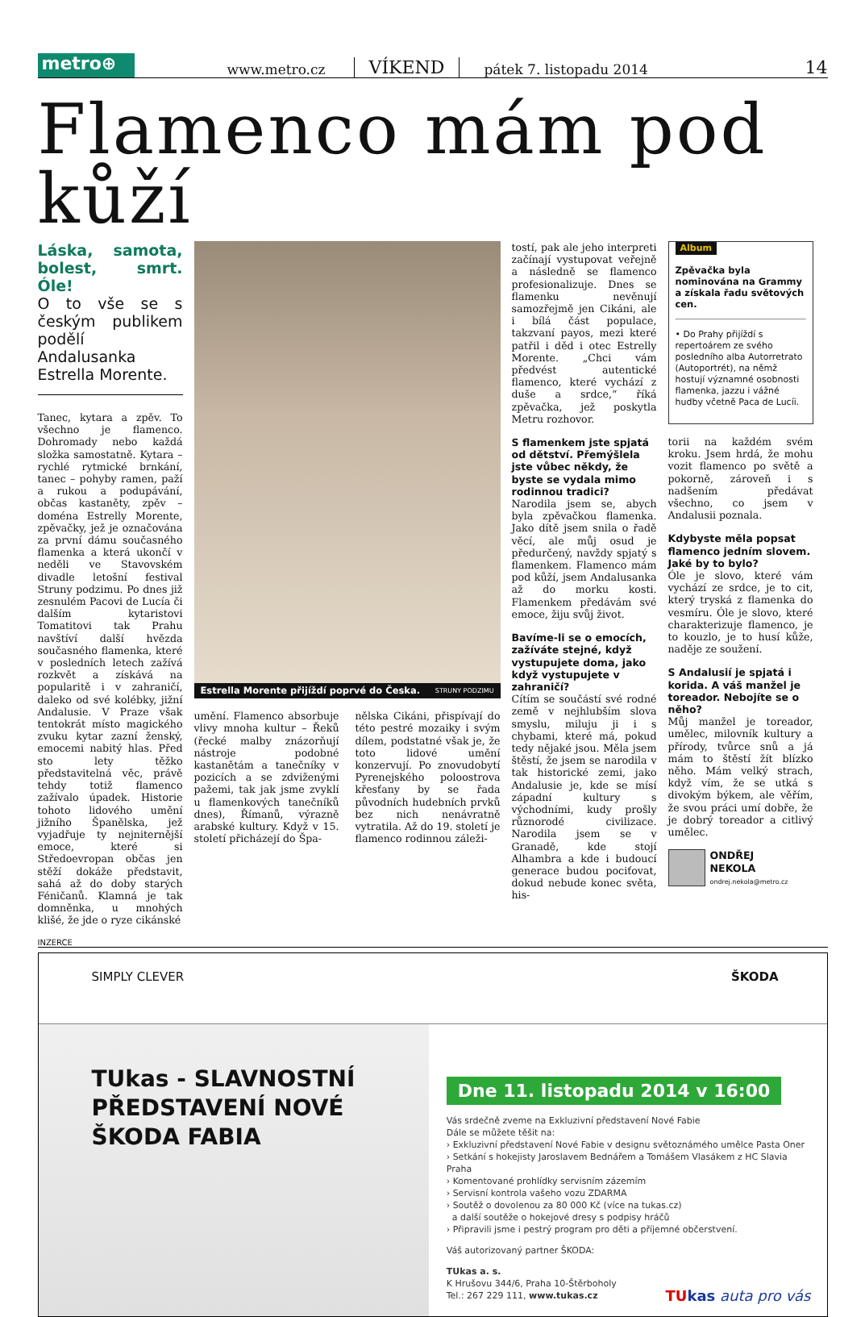metro⊕
www.metro.cz VÍKEND pátek 7. listopadu 2014 14
Flamenco mám pod kůží
Láska, samota, bolest, smrt. Óle!
O to vše se s českým publikem podělí Andalusanka Estrella Morente.
Tanec, kytara a zpěv. To všechno je flamenco. Dohromady nebo každá složka samostatně. Kytara – rychlé rytmické brnkání, tanec – pohyby ramen, paží a rukou a podupávání, občas kastaněty, zpěv – doména Estrelly Morente, zpěvačky, jež je označována za první dámu současného flamenka a která ukončí v neděli ve Stavovském divadle letošní festival Struny podzimu. Po dnes již zesnulém Pacovi de Lucía či dalším kytaristovi Tomatitovi tak Prahu navštíví další hvězda současného flamenka, které v posledních letech zažívá rozkvět a získává na popularitě i v zahraničí, daleko od své kolébky, jižní Andalusie. V Praze však tentokrát místo magického zvuku kytar zazní ženský, emocemi nabitý hlas. Před sto lety těžko představitelná věc, právě tehdy totiž flamenco zažívalo úpadek. Historie tohoto lidového umění jižního Španělska, jež vyjadřuje ty nejniternější emoce, které si Středoevropan občas jen stěží dokáže představit, sahá až do doby starých Féničanů. Klamná je tak domněnka, u mnohých klišé, že jde o ryze cikánské
Estrella Morente přijíždí poprvé do Česka. STRUNY PODZIMU
umění. Flamenco absorbuje vlivy mnoha kultur – Řeků (řecké malby znázorňují nástroje podobné kastanětám a tanečníky v pozicích a se zdviženými pažemi, tak jak jsme zvyklí u flamenkových tanečníků dnes), Římanů, výrazně arabské kultury. Když v 15. století přicházejí do Špa-
nělska Cikáni, přispívají do této pestré mozaiky i svým dílem, podstatné však je, že toto lidové umění konzervují. Po znovudobytí Pyrenejského poloostrova křesťany by se řada původních hudebních prvků bez nich nenávratně vytratila. Až do 19. století je flamenco rodinnou záleži-
tostí, pak ale jeho interpreti začínají vystupovat veřejně a následně se flamenco profesionalizuje. Dnes se flamenku nevěnují samozřejmě jen Cikáni, ale i bílá část populace, takzvaní payos, mezi které patřil i děd i otec Estrelly Morente. „Chci vám předvést autentické flamenco, které vychází z duše a srdce,“ říká zpěvačka, jež poskytla Metru rozhovor.
S flamenkem jste spjatá od dětství. Přemýšlela jste vůbec někdy, že byste se vydala mimo rodinnou tradici?
Narodila jsem se, abych byla zpěvačkou flamenka. Jako dítě jsem snila o řadě věcí, ale můj osud je předurčený, navždy spjatý s flamenkem. Flamenco mám pod kůží, jsem Andalusanka až do morku kosti. Flamenkem předávám své emoce, žiju svůj život.
Bavíme-li se o emocích, zažíváte stejné, když vystupujete doma, jako když vystupujete v zahraničí?
Cítím se součástí své rodné země v nejhlubším slova smyslu, miluju ji i s chybami, které má, pokud tedy nějaké jsou. Měla jsem štěstí, že jsem se narodila v tak historické zemi, jako Andalusie je, kde se mísí západní kultury s východními, kudy prošly různorodé civilizace. Narodila jsem se v Granadě, kde stojí Alhambra a kde i budoucí generace budou pociťovat, dokud nebude konec světa, his-
Album
Zpěvačka byla nominována na Grammy a získala řadu světových cen.
• Do Prahy přijíždí s repertoárem ze svého posledního alba Autorretrato (Autoportrét), na němž hostují významné osobnosti flamenka, jazzu i vážné hudby včetně Paca de Lucíi.
torii na každém svém kroku. Jsem hrdá, že mohu vozit flamenco po světě a pokorně, zároveň i s nadšením předávat všechno, co jsem v Andalusii poznala.
Kdybyste měla popsat flamenco jedním slovem. Jaké by to bylo?
Óle je slovo, které vám vychází ze srdce, je to cit, který tryská z flamenka do vesmíru. Óle je slovo, které charakterizuje flamenco, je to kouzlo, je to husí kůže, naděje ze soužení.
S Andalusií je spjatá i korida. A váš manžel je toreador. Nebojíte se o něho?
Můj manžel je toreador, umělec, milovník kultury a přírody, tvůrce snů a já mám to štěstí žít blízko něho. Mám velký strach, když vím, že se utká s divokým býkem, ale věřím, že svou práci umí dobře, že je dobrý toreador a citlivý umělec.
ONDŘEJ
NEKOLA
ondrej.nekola@metro.cz
INZERCE
SIMPLY CLEVER ŠKODA
TUkas - SLAVNOSTNÍ PŘEDSTAVENÍ NOVÉ ŠKODA FABIA
Dne 11. listopadu 2014 v 16:00
Vás srdečně zveme na Exkluzivní představení Nové Fabie
Dále se můžete těšit na:
› Exkluzivní představení Nové Fabie v designu světoznámého umělce Pasta Oner
› Setkání s hokejisty Jaroslavem Bednářem a Tomášem Vlasákem z HC Slavia Praha
› Komentované prohlídky servisním zázemím
› Servisní kontrola vašeho vozu ZDARMA
› Soutěž o dovolenou za 80 000 Kč (více na tukas.cz)
a další soutěže o hokejové dresy s podpisy hráčů
› Připravili jsme i pestrý program pro děti a příjemné občerstvení.
Váš autorizovaný partner ŠKODA:
TUkas a. s.
K Hrušovu 344/6, Praha 10-Štěrboholy
Tel.: 267 229 111, www.tukas.cz
TU kas auta pro vás